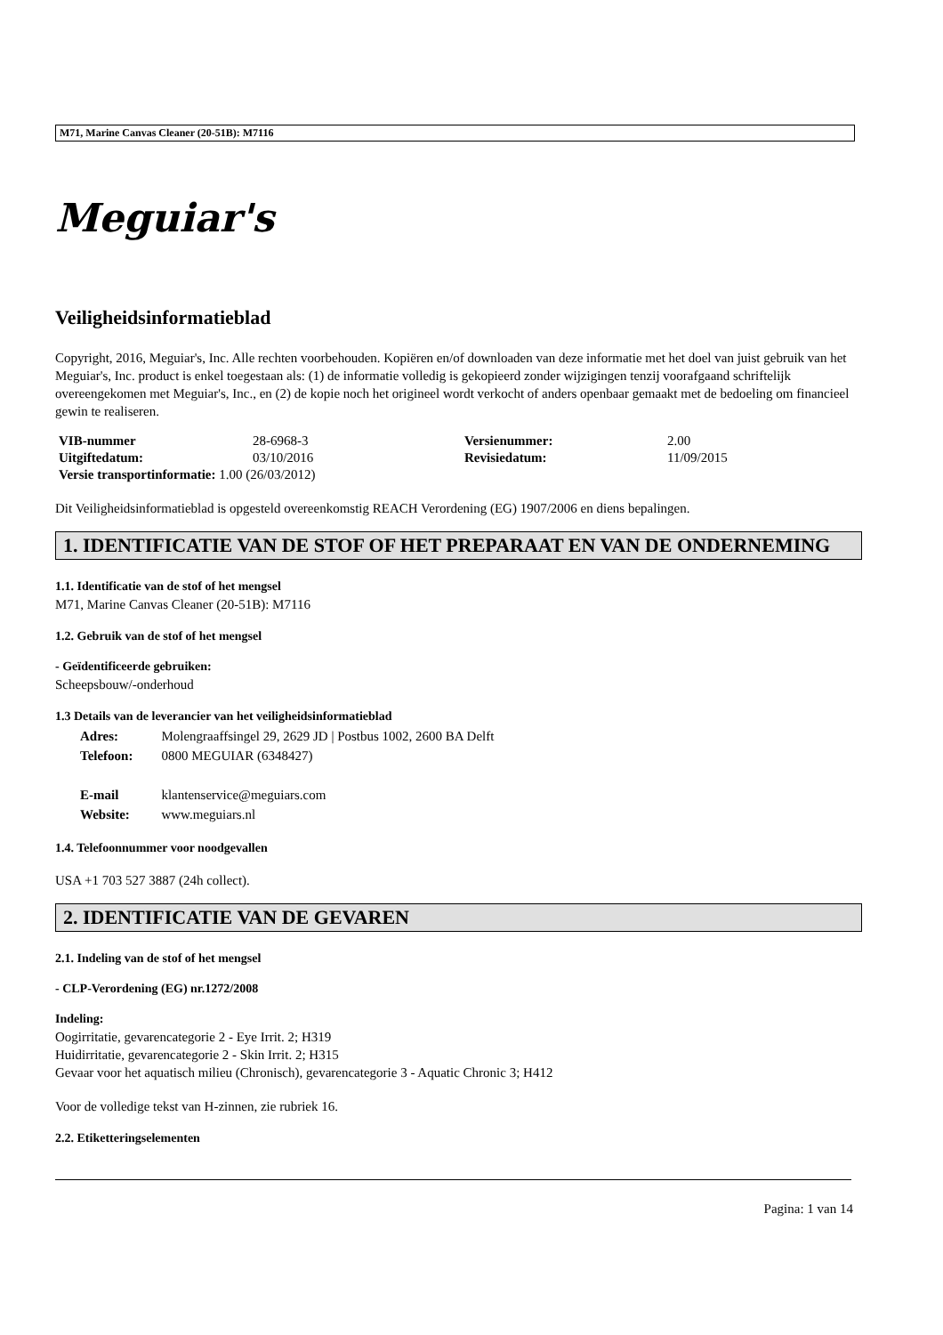M71, Marine Canvas Cleaner (20-51B): M7116
Meguiar's
Veiligheidsinformatieblad
Copyright, 2016, Meguiar's, Inc. Alle rechten voorbehouden. Kopiëren en/of downloaden van deze informatie met het doel van juist gebruik van het Meguiar's, Inc. product is enkel toegestaan als: (1) de informatie volledig is gekopieerd zonder wijzigingen tenzij voorafgaand schriftelijk overeengekomen met Meguiar's, Inc., en (2) de kopie noch het origineel wordt verkocht of anders openbaar gemaakt met de bedoeling om financieel gewin te realiseren.
| VIB-nummer | 28-6968-3 | Versienummer: | 2.00 |
| Uitgiftedatum: | 03/10/2016 | Revisiedatum: | 11/09/2015 |
| Versie transportinformatie: 1.00 (26/03/2012) | | | |
Dit Veiligheidsinformatieblad is opgesteld overeenkomstig REACH Verordening (EG) 1907/2006 en diens bepalingen.
1. IDENTIFICATIE VAN DE STOF OF HET PREPARAAT EN VAN DE ONDERNEMING
1.1. Identificatie van de stof of het mengsel
M71, Marine Canvas Cleaner (20-51B): M7116
1.2. Gebruik van de stof of het mengsel
- Geïdentificeerde gebruiken:
Scheepsbouw/-onderhoud
1.3 Details van de leverancier van het veiligheidsinformatieblad
| Adres: | Molengraaffsingel 29, 2629 JD / Postbus 1002, 2600 BA Delft |
| Telefoon: | 0800 MEGUIAR (6348427) |
| E-mail | klantenservice@meguiars.com |
| Website: | www.meguiars.nl |
1.4. Telefoonnummer voor noodgevallen
USA +1 703 527 3887 (24h collect).
2. IDENTIFICATIE VAN DE GEVAREN
2.1. Indeling van de stof of het mengsel
- CLP-Verordening (EG) nr.1272/2008
Indeling:
Oogirritatie, gevarencategorie 2 - Eye Irrit. 2; H319
Huidirritatie, gevarencategorie 2 - Skin Irrit. 2; H315
Gevaar voor het aquatisch milieu (Chronisch), gevarencategorie 3 - Aquatic Chronic 3; H412
Voor de volledige tekst van H-zinnen, zie rubriek 16.
2.2. Etiketteringselementen
Pagina: 1 van 14